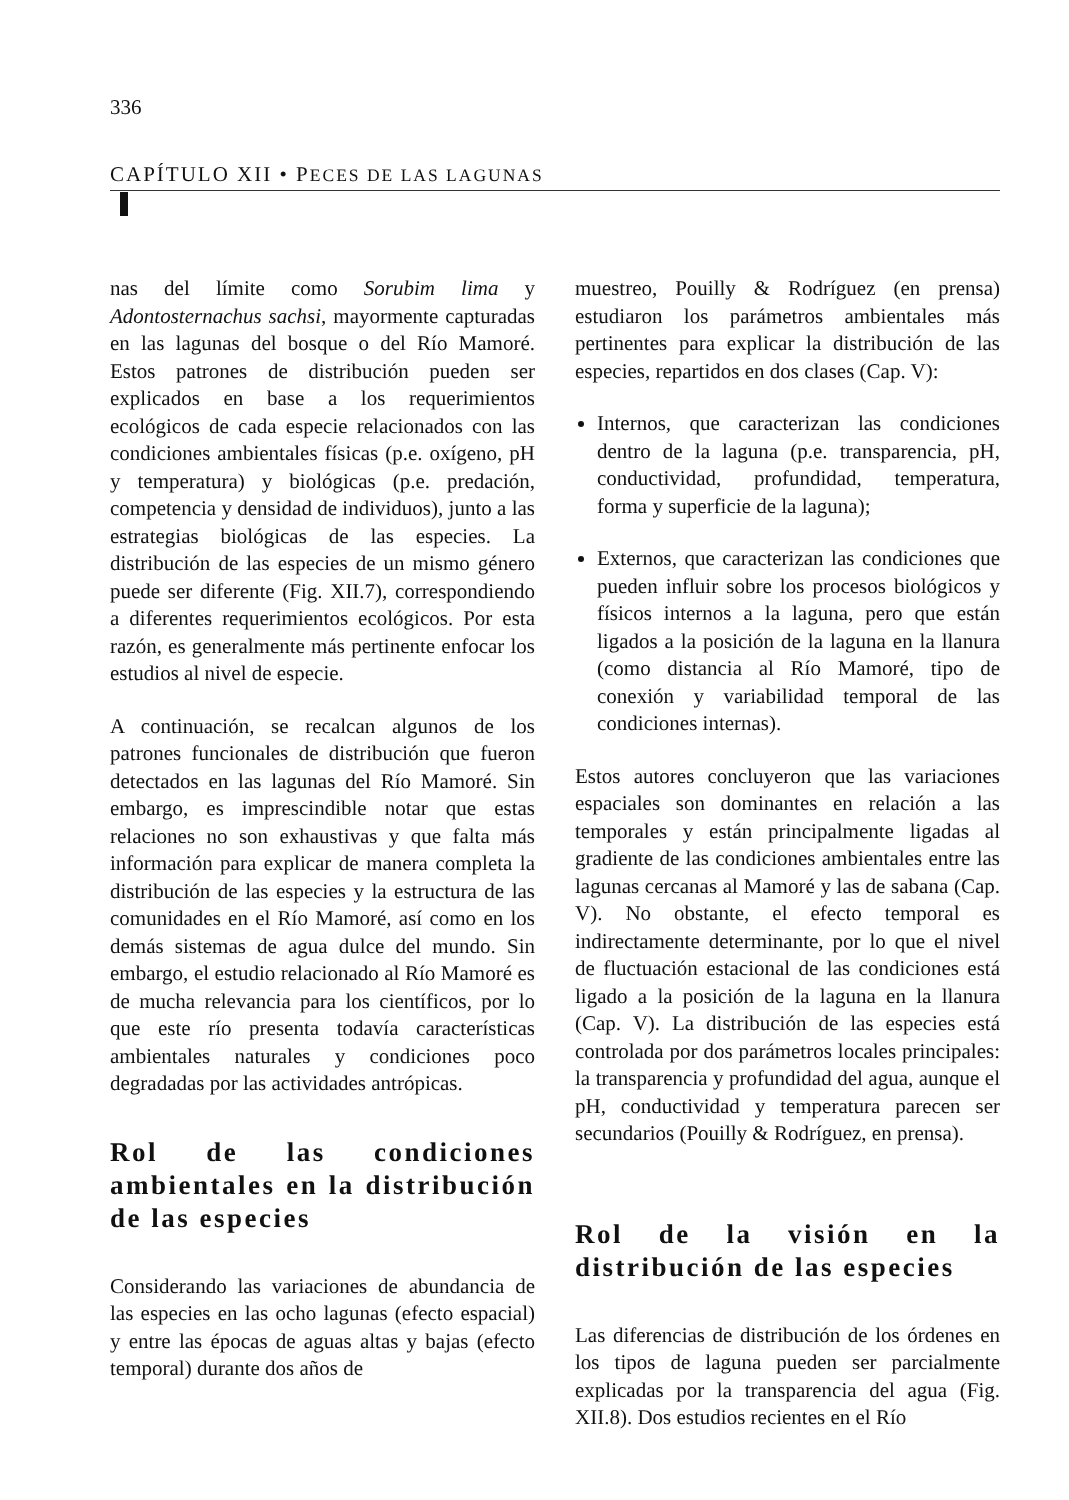336
CAPÍTULO XII • PECES DE LAS LAGUNAS
nas del límite como Sorubim lima y Adontosternachus sachsi, mayormente capturadas en las lagunas del bosque o del Río Mamoré. Estos patrones de distribución pueden ser explicados en base a los requerimientos ecológicos de cada especie relacionados con las condiciones ambientales físicas (p.e. oxígeno, pH y temperatura) y biológicas (p.e. predación, competencia y densidad de individuos), junto a las estrategias biológicas de las especies. La distribución de las especies de un mismo género puede ser diferente (Fig. XII.7), correspondiendo a diferentes requerimientos ecológicos. Por esta razón, es generalmente más pertinente enfocar los estudios al nivel de especie.
A continuación, se recalcan algunos de los patrones funcionales de distribución que fueron detectados en las lagunas del Río Mamoré. Sin embargo, es imprescindible notar que estas relaciones no son exhaustivas y que falta más información para explicar de manera completa la distribución de las especies y la estructura de las comunidades en el Río Mamoré, así como en los demás sistemas de agua dulce del mundo. Sin embargo, el estudio relacionado al Río Mamoré es de mucha relevancia para los científicos, por lo que este río presenta todavía características ambientales naturales y condiciones poco degradadas por las actividades antrópicas.
Rol de las condiciones ambientales en la distribución de las especies
Considerando las variaciones de abundancia de las especies en las ocho lagunas (efecto espacial) y entre las épocas de aguas altas y bajas (efecto temporal) durante dos años de
muestreo, Pouilly & Rodríguez (en prensa) estudiaron los parámetros ambientales más pertinentes para explicar la distribución de las especies, repartidos en dos clases (Cap. V):
Internos, que caracterizan las condiciones dentro de la laguna (p.e. transparencia, pH, conductividad, profundidad, temperatura, forma y superficie de la laguna);
Externos, que caracterizan las condiciones que pueden influir sobre los procesos biológicos y físicos internos a la laguna, pero que están ligados a la posición de la laguna en la llanura (como distancia al Río Mamoré, tipo de conexión y variabilidad temporal de las condiciones internas).
Estos autores concluyeron que las variaciones espaciales son dominantes en relación a las temporales y están principalmente ligadas al gradiente de las condiciones ambientales entre las lagunas cercanas al Mamoré y las de sabana (Cap. V). No obstante, el efecto temporal es indirectamente determinante, por lo que el nivel de fluctuación estacional de las condiciones está ligado a la posición de la laguna en la llanura (Cap. V). La distribución de las especies está controlada por dos parámetros locales principales: la transparencia y profundidad del agua, aunque el pH, conductividad y temperatura parecen ser secundarios (Pouilly & Rodríguez, en prensa).
Rol de la visión en la distribución de las especies
Las diferencias de distribución de los órdenes en los tipos de laguna pueden ser parcialmente explicadas por la transparencia del agua (Fig. XII.8). Dos estudios recientes en el Río